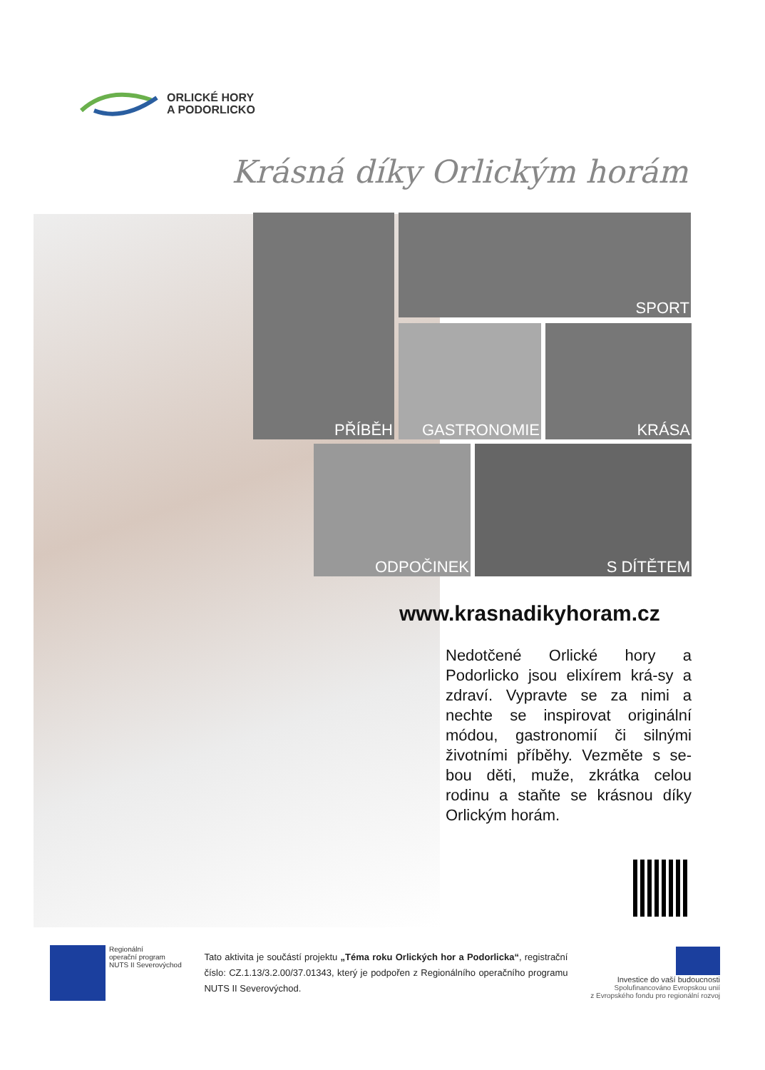ORLICKÉ HORY
A PODORLICKO
Krásná díky Orlickým horám
PŘÍBĚH SPORT
GASTRONOMIE KRÁSA
ODPOČINEK S DÍTĚTEM
www.krasnadikyhoram.cz
Nedotčené Orlické hory a Podorlicko jsou elixírem krá-sy a zdraví. Vypravte se za nimi a nechte se inspirovat originální módou, gastronomií či silnými životními příběhy. Vezměte s se-bou děti, muže, zkrátka celou rodinu a staňte se krásnou díky Orlickým horám.
Regionální
operační program
NUTS II Severovýchod
Tato aktivita je součástí projektu „Téma roku Orlických hor a Podorlicka“, registrační číslo: CZ.1.13/3.2.00/37.01343, který je podpořen z Regionálního operačního programu NUTS II Severovýchod.
Investice do vaší budoucnosti
Spolufinancováno Evropskou unií
z Evropského fondu pro regionální rozvoj